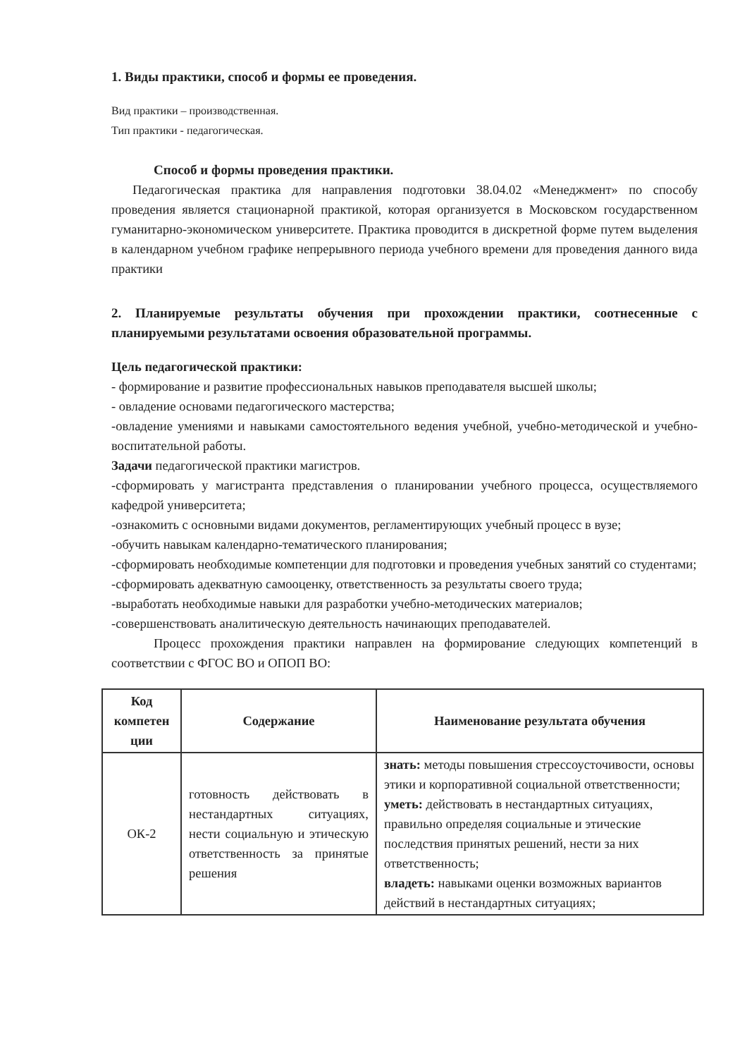1. Виды практики, способ и формы ее проведения.
Вид практики – производственная.
Тип практики - педагогическая.
Способ и формы проведения практики.
Педагогическая практика для направления подготовки 38.04.02 «Менеджмент» по способу проведения является стационарной практикой, которая организуется в Московском государственном гуманитарно-экономическом университете. Практика проводится в дискретной форме путем выделения в календарном учебном графике непрерывного периода учебного времени для проведения данного вида практики
2. Планируемые результаты обучения при прохождении практики, соотнесенные с планируемыми результатами освоения образовательной программы.
Цель педагогической практики:
- формирование и развитие профессиональных навыков преподавателя высшей школы;
- овладение основами педагогического мастерства;
-овладение умениями и навыками самостоятельного ведения учебной, учебно-методической и учебно-воспитательной работы.
Задачи педагогической практики магистров.
-сформировать у магистранта представления о планировании учебного процесса, осуществляемого кафедрой университета;
-ознакомить с основными видами документов, регламентирующих учебный процесс в вузе;
-обучить навыкам календарно-тематического планирования;
-сформировать необходимые компетенции для подготовки и проведения учебных занятий со студентами;
-сформировать адекватную самооценку, ответственность за результаты своего труда;
-выработать необходимые навыки для разработки учебно-методических материалов;
-совершенствовать аналитическую деятельность начинающих преподавателей.
Процесс прохождения практики направлен на формирование следующих компетенций в соответствии с ФГОС ВО и ОПОП ВО:
| Код компетен ции | Содержание | Наименование результата обучения |
| --- | --- | --- |
| ОК-2 | готовность действовать в нестандартных ситуациях, нести социальную и этическую ответственность за принятые решения | знать: методы повышения стрессоусточивости, основы этики и корпоративной социальной ответственности; уметь: действовать в нестандартных ситуациях, правильно определяя социальные и этические последствия принятых решений, нести за них ответственность; владеть: навыками оценки возможных вариантов действий в нестандартных ситуациях; |